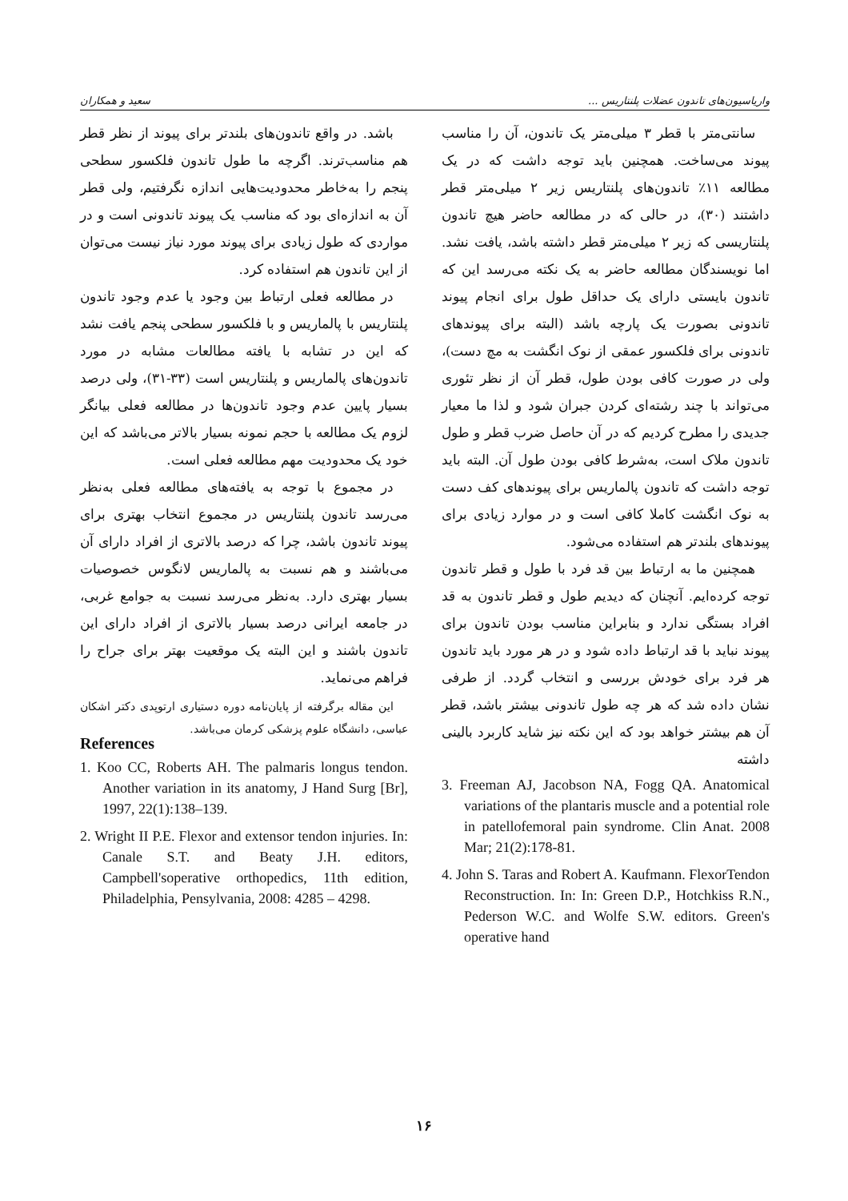سعید و همکاران واریاسیون‌های تاندون عضلات پلنتاریس ...
سانتی‌متر با قطر ۳ میلی‌متر یک تاندون، آن را مناسب پیوند می‌ساخت. همچنین باید توجه داشت که در یک مطالعه ۱۱٪ تاندون‌های پلنتاریس زیر ۲ میلی‌متر قطر داشتند (۳۰)، در حالی که در مطالعه حاضر هیچ تاندون پلنتاریسی که زیر ۲ میلی‌متر قطر داشته باشد، یافت نشد. اما نویسندگان مطالعه حاضر به یک نکته می‌رسد این که تاندون بایستی دارای یک حداقل طول برای انجام پیوند تاندونی بصورت یک پارچه باشد (البته برای پیوندهای تاندونی برای فلکسور عمقی از نوک انگشت به مچ دست)، ولی در صورت کافی بودن طول، قطر آن از نظر تئوری می‌تواند با چند رشته‌ای کردن جبران شود و لذا ما معیار جدیدی را مطرح کردیم که در آن حاصل ضرب قطر و طول تاندون ملاک است، به‌شرط کافی بودن طول آن. البته باید توجه داشت که تاندون پالماریس برای پیوندهای کف دست به نوک انگشت کاملا کافی است و در موارد زیادی برای پیوندهای بلندتر هم استفاده می‌شود.
همچنین ما به ارتباط بین قد فرد با طول و قطر تاندون توجه کرده‌ایم. آنچنان که دیدیم طول و قطر تاندون به قد افراد بستگی ندارد و بنابراین مناسب بودن تاندون برای پیوند نباید با قد ارتباط داده شود و در هر مورد باید تاندون هر فرد برای خودش بررسی و انتخاب گردد. از طرفی نشان داده شد که هر چه طول تاندونی بیشتر باشد، قطر آن هم بیشتر خواهد بود که این نکته نیز شاید کاربرد بالینی داشته
باشد. در واقع تاندون‌های بلندتر برای پیوند از نظر قطر هم مناسب‌ترند. اگرچه ما طول تاندون فلکسور سطحی پنجم را به‌خاطر محدودیت‌هایی اندازه نگرفتیم، ولی قطر آن به اندازه‌ای بود که مناسب یک پیوند تاندونی است و در مواردی که طول زیادی برای پیوند مورد نیاز نیست می‌توان از این تاندون هم استفاده کرد.
در مطالعه فعلی ارتباط بین وجود یا عدم وجود تاندون پلنتاریس با پالماریس و با فلکسور سطحی پنجم یافت نشد که این در تشابه با یافته مطالعات مشابه در مورد تاندون‌های پالماریس و پلنتاریس است (۳۳-۳۱)، ولی درصد بسیار پایین عدم وجود تاندون‌ها در مطالعه فعلی بیانگر لزوم یک مطالعه با حجم نمونه بسیار بالاتر می‌باشد که این خود یک محدودیت مهم مطالعه فعلی است.
در مجموع با توجه به یافته‌های مطالعه فعلی به‌نظر می‌رسد تاندون پلنتاریس در مجموع انتخاب بهتری برای پیوند تاندون باشد، چرا که درصد بالاتری از افراد دارای آن می‌باشند و هم نسبت به پالماریس لانگوس خصوصیات بسیار بهتری دارد. به‌نظر می‌رسد نسبت به جوامع غربی، در جامعه ایرانی درصد بسیار بالاتری از افراد دارای این تاندون باشند و این البته یک موقعیت بهتر برای جراح را فراهم می‌نماید.
این مقاله برگرفته از پایان‌نامه دوره دستیاری ارتوپدی دکتر اشکان عباسی، دانشگاه علوم پزشکی کرمان می‌باشد.
References
1. Koo CC, Roberts AH. The palmaris longus tendon. Another variation in its anatomy, J Hand Surg [Br], 1997, 22(1):138–139.
2. Wright II P.E. Flexor and extensor tendon injuries. In: Canale S.T. and Beaty J.H. editors, Campbell'soperative orthopedics, 11th edition, Philadelphia, Pensylvania, 2008: 4285 – 4298.
3. Freeman AJ, Jacobson NA, Fogg QA. Anatomical variations of the plantaris muscle and a potential role in patellofemoral pain syndrome. Clin Anat. 2008 Mar; 21(2):178-81.
4. John S. Taras and Robert A. Kaufmann. FlexorTendon Reconstruction. In: In: Green D.P., Hotchkiss R.N., Pederson W.C. and Wolfe S.W. editors. Green's operative hand
۱۶